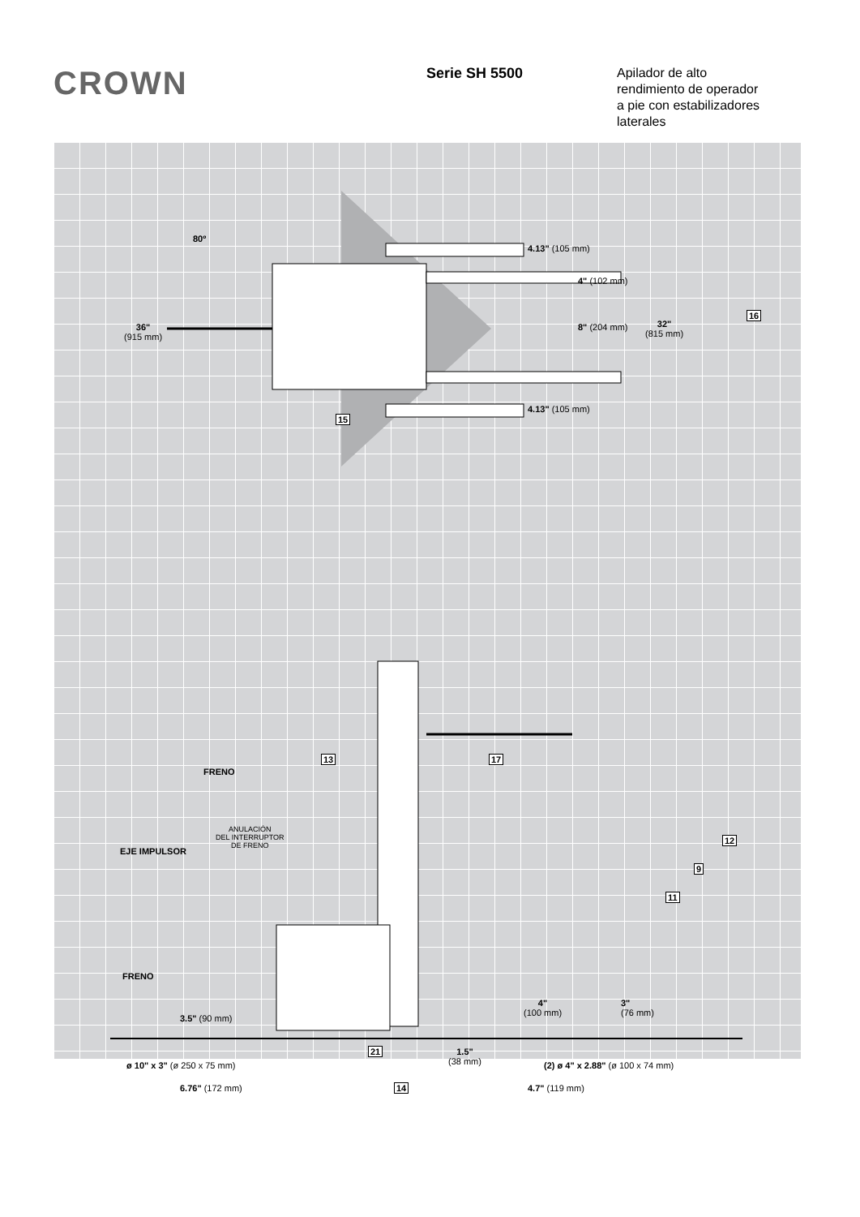CROWN
Serie SH 5500
Apilador de alto
rendimiento de operador
a pie con estabilizadores
laterales
80º
4.13" (105 mm)
4" (102 mm)
16
36"
(915 mm)
8" (204 mm)
32"
(815 mm)
4.13" (105 mm)
15
13 17
FRENO
ANULACIÓN
DEL INTERRUPTOR
DE FRENO
EJE IMPULSOR
12
9
11
FRENO
3.5" (90 mm)
4"
(100 mm)
3"
(76 mm)
21
1.5"
(38 mm)
ø 10" x 3" (ø 250 x 75 mm)
(2) ø 4" x 2.88" (ø 100 x 74 mm)
6.76" (172 mm) 14 4.7" (119 mm)